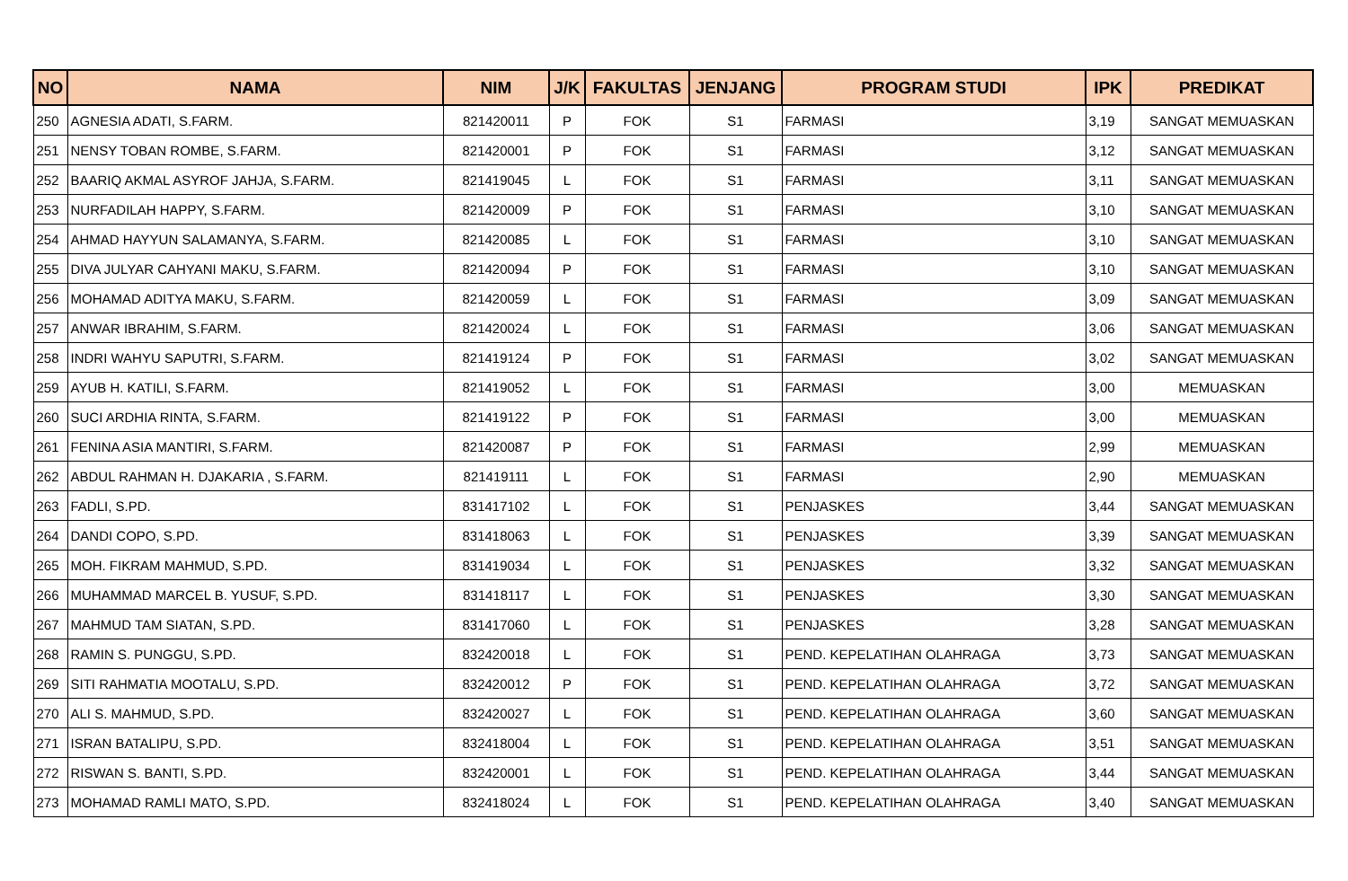| NO | NAMA | NIM | J/K | FAKULTAS | JENJANG | PROGRAM STUDI | IPK | PREDIKAT |
| --- | --- | --- | --- | --- | --- | --- | --- | --- |
| 250 | AGNESIA ADATI, S.FARM. | 821420011 | P | FOK | S1 | FARMASI | 3,19 | SANGAT MEMUASKAN |
| 251 | NENSY TOBAN ROMBE, S.FARM. | 821420001 | P | FOK | S1 | FARMASI | 3,12 | SANGAT MEMUASKAN |
| 252 | BAARIQ AKMAL ASYROF JAHJA, S.FARM. | 821419045 | L | FOK | S1 | FARMASI | 3,11 | SANGAT MEMUASKAN |
| 253 | NURFADILAH HAPPY, S.FARM. | 821420009 | P | FOK | S1 | FARMASI | 3,10 | SANGAT MEMUASKAN |
| 254 | AHMAD HAYYUN SALAMANYA, S.FARM. | 821420085 | L | FOK | S1 | FARMASI | 3,10 | SANGAT MEMUASKAN |
| 255 | DIVA JULYAR CAHYANI MAKU, S.FARM. | 821420094 | P | FOK | S1 | FARMASI | 3,10 | SANGAT MEMUASKAN |
| 256 | MOHAMAD ADITYA MAKU, S.FARM. | 821420059 | L | FOK | S1 | FARMASI | 3,09 | SANGAT MEMUASKAN |
| 257 | ANWAR IBRAHIM, S.FARM. | 821420024 | L | FOK | S1 | FARMASI | 3,06 | SANGAT MEMUASKAN |
| 258 | INDRI WAHYU SAPUTRI, S.FARM. | 821419124 | P | FOK | S1 | FARMASI | 3,02 | SANGAT MEMUASKAN |
| 259 | AYUB H. KATILI, S.FARM. | 821419052 | L | FOK | S1 | FARMASI | 3,00 | MEMUASKAN |
| 260 | SUCI ARDHIA RINTA, S.FARM. | 821419122 | P | FOK | S1 | FARMASI | 3,00 | MEMUASKAN |
| 261 | FENINA ASIA MANTIRI, S.FARM. | 821420087 | P | FOK | S1 | FARMASI | 2,99 | MEMUASKAN |
| 262 | ABDUL RAHMAN H. DJAKARIA , S.FARM. | 821419111 | L | FOK | S1 | FARMASI | 2,90 | MEMUASKAN |
| 263 | FADLI, S.PD. | 831417102 | L | FOK | S1 | PENJASKES | 3,44 | SANGAT MEMUASKAN |
| 264 | DANDI COPO, S.PD. | 831418063 | L | FOK | S1 | PENJASKES | 3,39 | SANGAT MEMUASKAN |
| 265 | MOH. FIKRAM MAHMUD, S.PD. | 831419034 | L | FOK | S1 | PENJASKES | 3,32 | SANGAT MEMUASKAN |
| 266 | MUHAMMAD MARCEL B. YUSUF, S.PD. | 831418117 | L | FOK | S1 | PENJASKES | 3,30 | SANGAT MEMUASKAN |
| 267 | MAHMUD TAM SIATAN, S.PD. | 831417060 | L | FOK | S1 | PENJASKES | 3,28 | SANGAT MEMUASKAN |
| 268 | RAMIN S. PUNGGU, S.PD. | 832420018 | L | FOK | S1 | PEND. KEPELATIHAN OLAHRAGA | 3,73 | SANGAT MEMUASKAN |
| 269 | SITI RAHMATIA MOOTALU, S.PD. | 832420012 | P | FOK | S1 | PEND. KEPELATIHAN OLAHRAGA | 3,72 | SANGAT MEMUASKAN |
| 270 | ALI S. MAHMUD, S.PD. | 832420027 | L | FOK | S1 | PEND. KEPELATIHAN OLAHRAGA | 3,60 | SANGAT MEMUASKAN |
| 271 | ISRAN BATALIPU, S.PD. | 832418004 | L | FOK | S1 | PEND. KEPELATIHAN OLAHRAGA | 3,51 | SANGAT MEMUASKAN |
| 272 | RISWAN S. BANTI, S.PD. | 832420001 | L | FOK | S1 | PEND. KEPELATIHAN OLAHRAGA | 3,44 | SANGAT MEMUASKAN |
| 273 | MOHAMAD RAMLI MATO, S.PD. | 832418024 | L | FOK | S1 | PEND. KEPELATIHAN OLAHRAGA | 3,40 | SANGAT MEMUASKAN |